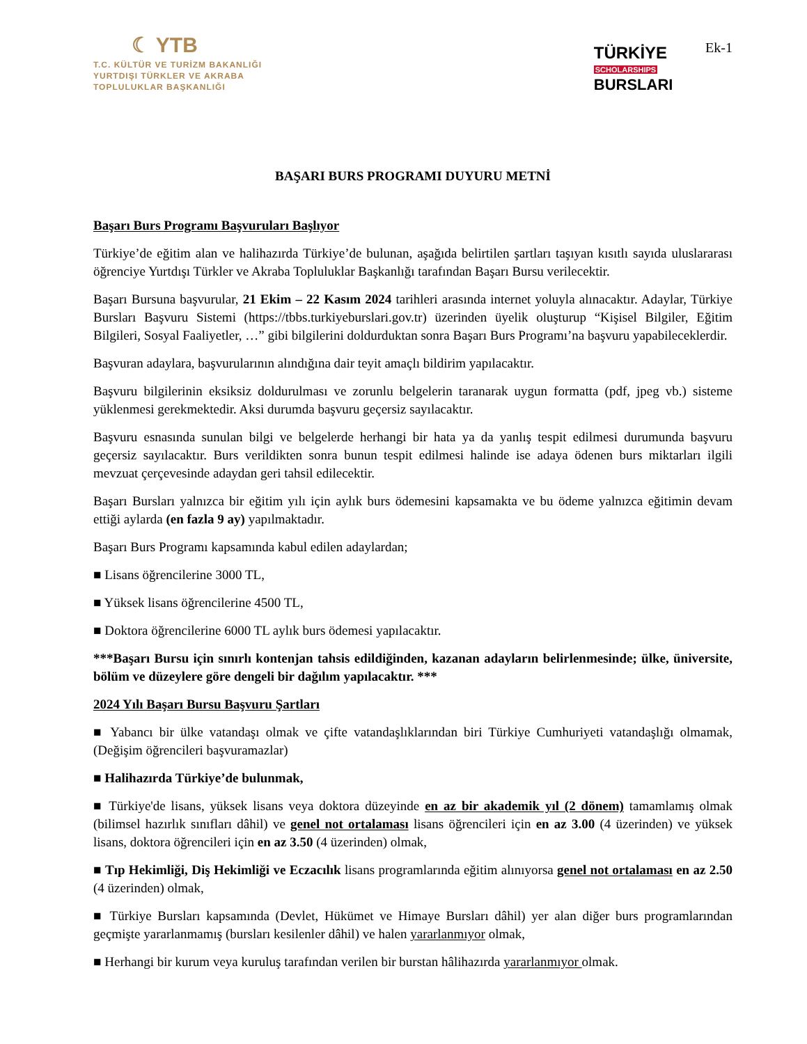☾ YTB
T.C. KÜLTÜR VE TURİZM BAKANLIĞI
YURTDIŞI TÜRKLER VE AKRABA
TOPLULUKLAR BAŞKANLIĞI
TÜRKİYE
SCHOLARSHIPS
BURSLARI
Ek-1
BAŞARI BURS PROGRAMI DUYURU METNİ
Başarı Burs Programı Başvuruları Başlıyor
Türkiye’de eğitim alan ve halihazırda Türkiye’de bulunan, aşağıda belirtilen şartları taşıyan kısıtlı sayıda uluslararası öğrenciye Yurtdışı Türkler ve Akraba Topluluklar Başkanlığı tarafından Başarı Bursu verilecektir.
Başarı Bursuna başvurular, 21 Ekim – 22 Kasım 2024 tarihleri arasında internet yoluyla alınacaktır. Adaylar, Türkiye Bursları Başvuru Sistemi (https://tbbs.turkiyeburslari.gov.tr) üzerinden üyelik oluşturup “Kişisel Bilgiler, Eğitim Bilgileri, Sosyal Faaliyetler, …” gibi bilgilerini doldurduktan sonra Başarı Burs Programı’na başvuru yapabileceklerdir.
Başvuran adaylara, başvurularının alındığına dair teyit amaçlı bildirim yapılacaktır.
Başvuru bilgilerinin eksiksiz doldurulması ve zorunlu belgelerin taranarak uygun formatta (pdf, jpeg vb.) sisteme yüklenmesi gerekmektedir. Aksi durumda başvuru geçersiz sayılacaktır.
Başvuru esnasında sunulan bilgi ve belgelerde herhangi bir hata ya da yanlış tespit edilmesi durumunda başvuru geçersiz sayılacaktır. Burs verildikten sonra bunun tespit edilmesi halinde ise adaya ödenen burs miktarları ilgili mevzuat çerçevesinde adaydan geri tahsil edilecektir.
Başarı Bursları yalnızca bir eğitim yılı için aylık burs ödemesini kapsamakta ve bu ödeme yalnızca eğitimin devam ettiği aylarda (en fazla 9 ay) yapılmaktadır.
Başarı Burs Programı kapsamında kabul edilen adaylardan;
■ Lisans öğrencilerine 3000 TL,
■ Yüksek lisans öğrencilerine 4500 TL,
■ Doktora öğrencilerine 6000 TL aylık burs ödemesi yapılacaktır.
***Başarı Bursu için sınırlı kontenjan tahsis edildiğinden, kazanan adayların belirlenmesinde; ülke, üniversite, bölüm ve düzeylere göre dengeli bir dağılım yapılacaktır. ***
2024 Yılı Başarı Bursu Başvuru Şartları
■ Yabancı bir ülke vatandaşı olmak ve çifte vatandaşlıklarından biri Türkiye Cumhuriyeti vatandaşlığı olmamak, (Değişim öğrencileri başvuramazlar)
■ Halihazırda Türkiye’de bulunmak,
■ Türkiye'de lisans, yüksek lisans veya doktora düzeyinde en az bir akademik yıl (2 dönem) tamamlamış olmak (bilimsel hazırlık sınıfları dâhil) ve genel not ortalaması lisans öğrencileri için en az 3.00 (4 üzerinden) ve yüksek lisans, doktora öğrencileri için en az 3.50 (4 üzerinden) olmak,
■ Tıp Hekimliği, Diş Hekimliği ve Eczacılık lisans programlarında eğitim alınıyorsa genel not ortalaması en az 2.50 (4 üzerinden) olmak,
■ Türkiye Bursları kapsamında (Devlet, Hükümet ve Himaye Bursları dâhil) yer alan diğer burs programlarından geçmişte yararlanmamış (bursları kesilenler dâhil) ve halen yararlanmıyor olmak,
■ Herhangi bir kurum veya kuruluş tarafından verilen bir burstan hâlihazırda yararlanmıyor olmak.